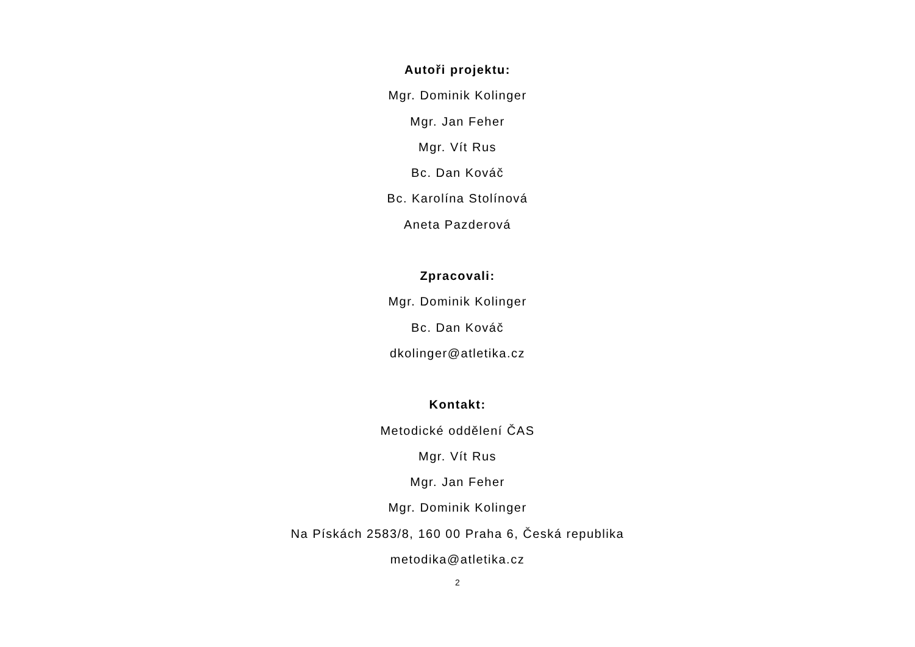Autoři projektu:
Mgr. Dominik Kolinger
Mgr. Jan Feher
Mgr. Vít Rus
Bc. Dan Kováč
Bc. Karolína Stolínová
Aneta Pazderová
Zpracovali:
Mgr. Dominik Kolinger
Bc. Dan Kováč
dkolinger@atletika.cz
Kontakt:
Metodické oddělení ČAS
Mgr. Vít Rus
Mgr. Jan Feher
Mgr. Dominik Kolinger
Na Pískách 2583/8, 160 00 Praha 6, Česká republika
metodika@atletika.cz
2